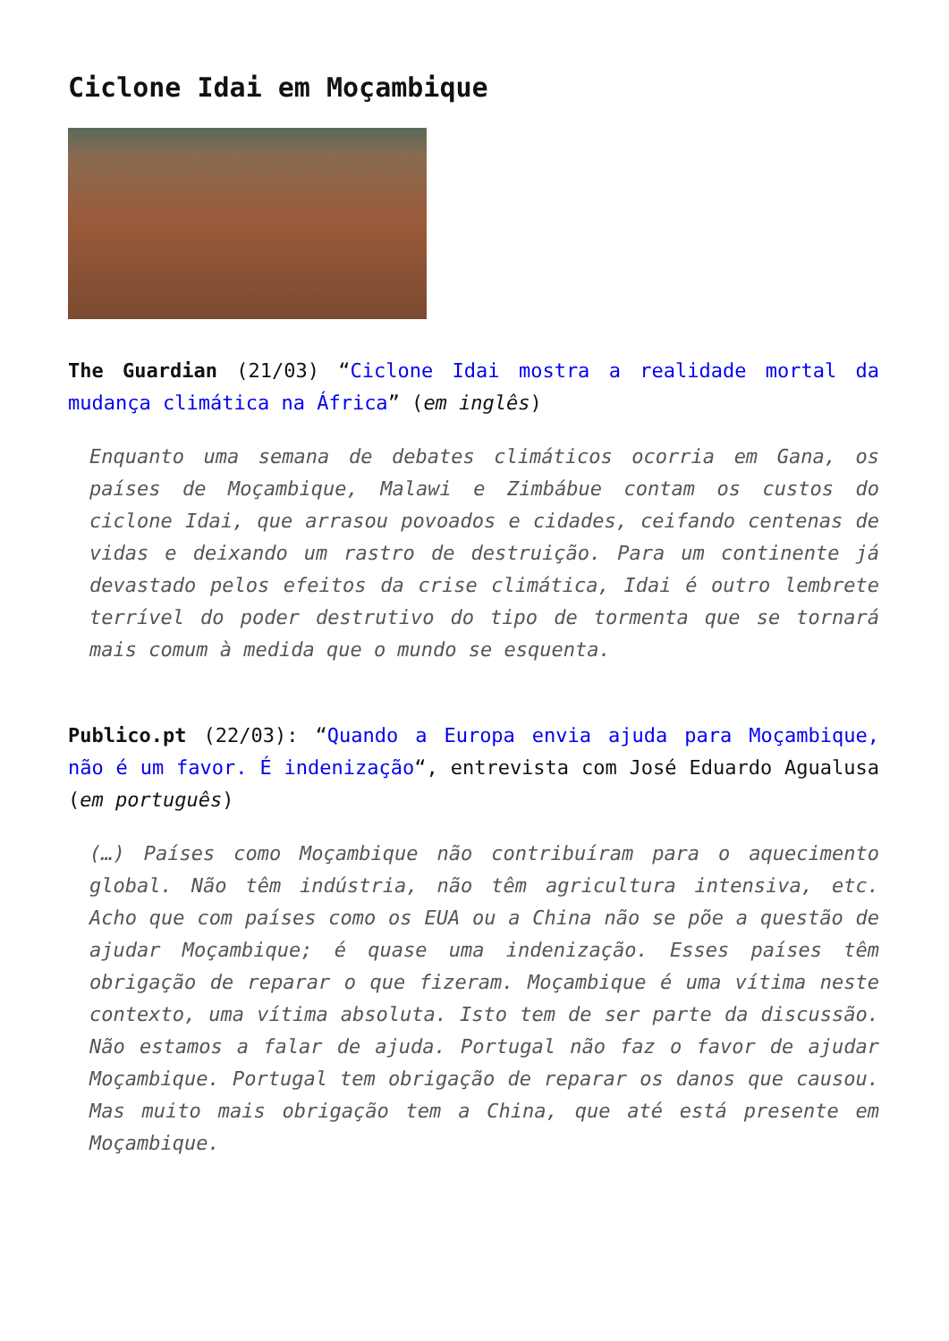Ciclone Idai em Moçambique
The Guardian (21/03) “Ciclone Idai mostra a realidade mortal da mudança climática na África” (em inglês)
Enquanto uma semana de debates climáticos ocorria em Gana, os países de Moçambique, Malawi e Zimbábue contam os custos do ciclone Idai, que arrasou povoados e cidades, ceifando centenas de vidas e deixando um rastro de destruição. Para um continente já devastado pelos efeitos da crise climática, Idai é outro lembrete terrível do poder destrutivo do tipo de tormenta que se tornará mais comum à medida que o mundo se esquenta.
Publico.pt (22/03): “Quando a Europa envia ajuda para Moçambique, não é um favor. É indenização“, entrevista com José Eduardo Agualusa (em português)
(…) Países como Moçambique não contribuíram para o aquecimento global. Não têm indústria, não têm agricultura intensiva, etc. Acho que com países como os EUA ou a China não se põe a questão de ajudar Moçambique; é quase uma indenização. Esses países têm obrigação de reparar o que fizeram. Moçambique é uma vítima neste contexto, uma vítima absoluta. Isto tem de ser parte da discussão. Não estamos a falar de ajuda. Portugal não faz o favor de ajudar Moçambique. Portugal tem obrigação de reparar os danos que causou. Mas muito mais obrigação tem a China, que até está presente em Moçambique.